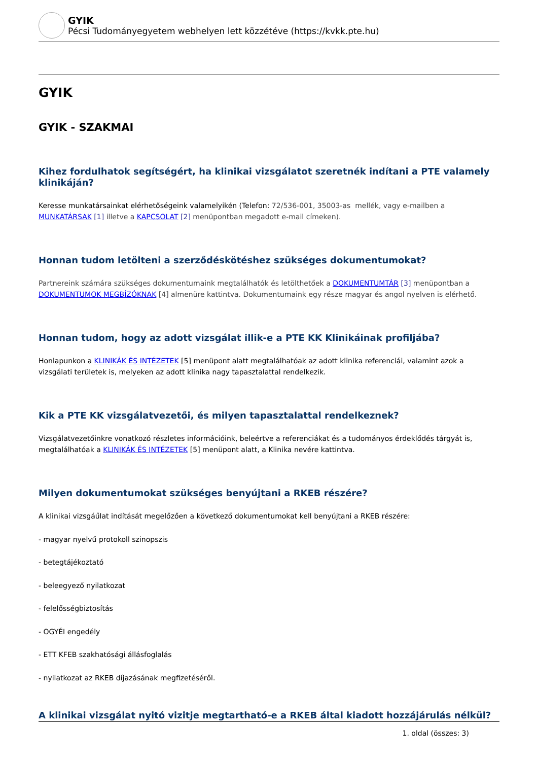GYIK
Pécsi Tudományegyetem webhelyen lett közzétéve (https://kvkk.pte.hu)
GYIK
GYIK - SZAKMAI
Kihez fordulhatok segítségért, ha klinikai vizsgálatot szeretnék indítani a PTE valamely klinikáján?
Keresse munkatársainkat elérhetőségeink valamelyikén (Telefon: 72/536-001, 35003-as mellék, vagy e-mailben a MUNKATÁRSAK [1] illetve a KAPCSOLAT [2] menüpontban megadott e-mail címeken).
Honnan tudom letölteni a szerződéskötéshez szükséges dokumentumokat?
Partnereink számára szükséges dokumentumaink megtalálhatók és letölthetőek a DOKUMENTUMTÁR [3] menüpontban a DOKUMENTUMOK MEGBÍZÓKNAK [4] almenüre kattintva. Dokumentumaink egy része magyar és angol nyelven is elérhető.
Honnan tudom, hogy az adott vizsgálat illik-e a PTE KK Klinikáinak profiljába?
Honlapunkon a KLINIKÁK ÉS INTÉZETEK [5] menüpont alatt megtalálhatóak az adott klinika referenciái, valamint azok a vizsgálati területek is, melyeken az adott klinika nagy tapasztalattal rendelkezik.
Kik a PTE KK vizsgálatvezetői, és milyen tapasztalattal rendelkeznek?
Vizsgálatvezetőinkre vonatkozó részletes információink, beleértve a referenciákat és a tudományos érdeklődés tárgyát is, megtalálhatóak a KLINIKÁK ÉS INTÉZETEK [5] menüpont alatt, a Klinika nevére kattintva.
Milyen dokumentumokat szükséges benyújtani a RKEB részére?
A klinikai vizsgáűlat indítását megelőzően a következő dokumentumokat kell benyújtani a RKEB részére:
- magyar nyelvű protokoll szinopszis
- betegtájékoztató
- beleegyező nyilatkozat
- felelősségbiztosítás
- OGYÉI engedély
- ETT KFEB szakhatósági állásfoglalás
- nyilatkozat az RKEB díjazásának megfizetéséről.
A klinikai vizsgálat nyitó vizitje megtartható-e a RKEB által kiadott hozzájárulás nélkül?
1. oldal (összes: 3)